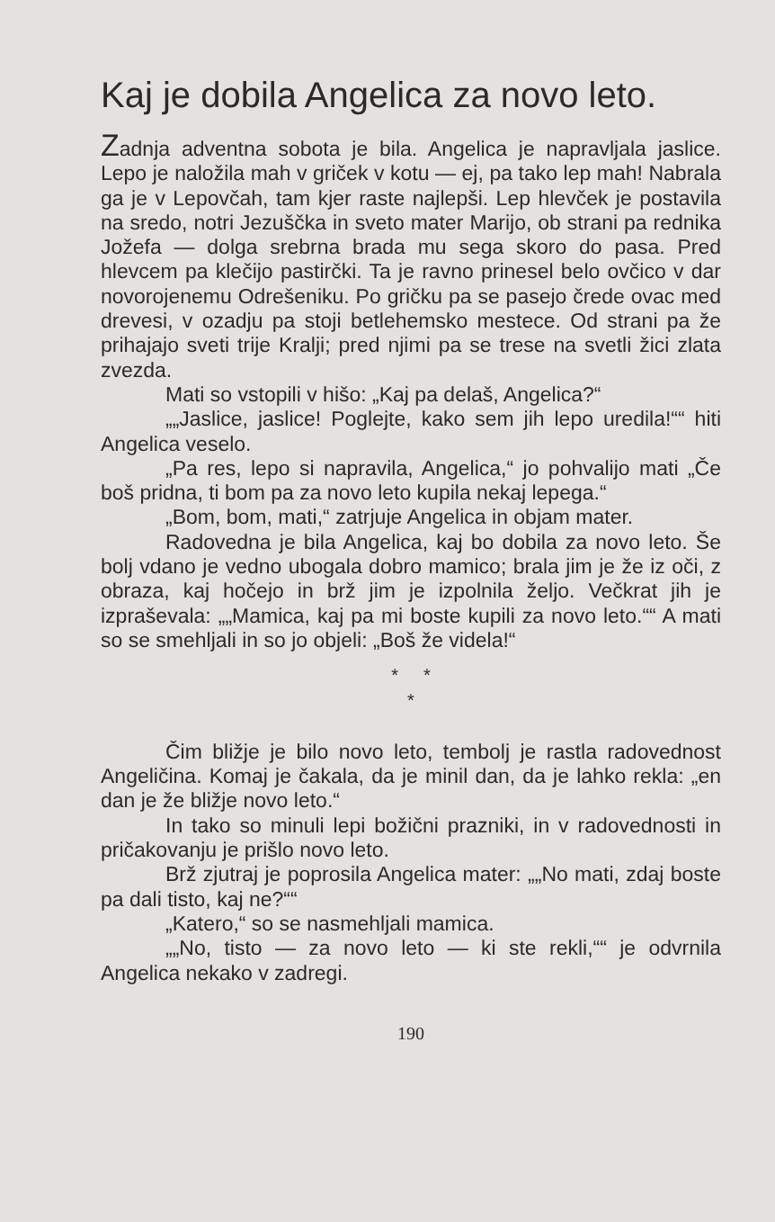Kaj je dobila Angelica za novo leto.
Zadnja adventna sobota je bila. Angelica je napravljala jaslice. Lepo je naložila mah v griček v kotu — ej, pa tako lep mah! Nabrala ga je v Lepovčah, tam kjer raste najlepši. Lep hlevček je postavila na sredo, notri Jezuščka in sveto mater Marijo, ob strani pa rednika Jožefa — dolga srebrna brada mu sega skoro do pasa. Pred hlevcem pa klečijo pastirčki. Ta je ravno prinesel belo ovčico v dar novorojenemu Odrešeniku. Po gričku pa se pasejo črede ovac med drevesi, v ozadju pa stoji betlehemsko mestece. Od strani pa že prihajajo sveti trije Kralji; pred njimi pa se trese na svetli žici zlata zvezda.
Mati so vstopili v hišo: „Kaj pa delaš, Angelica?“
„„Jaslice, jaslice! Poglejte, kako sem jih lepo uredila!““ hiti Angelica veselo.
„Pa res, lepo si napravila, Angelica,“ jo pohvalijo mati „Če boš pridna, ti bom pa za novo leto kupila nekaj lepega.“
„Bom, bom, mati,“ zatrjuje Angelica in objam mater.
Radovedna je bila Angelica, kaj bo dobila za novo leto. Še bolj vdano je vedno ubogala dobro mamico; brala jim je že iz oči, z obraza, kaj hočejo in brž jim je izpolnila željo. Večkrat jih je izpraševala: „„Mamica, kaj pa mi boste kupili za novo leto.““ A mati so se smehljali in so jo objeli: „Boš že videla!“
* *
*
Čim bližje je bilo novo leto, tembolj je rastla radovednost Angeličina. Komaj je čakala, da je minil dan, da je lahko rekla: „en dan je že bližje novo leto.“
In tako so minuli lepi božični prazniki, in v radovednosti in pričakovanju je prišlo novo leto.
Brž zjutraj je poprosila Angelica mater: „„No mati, zdaj boste pa dali tisto, kaj ne?““
„Katero,“ so se nasmehljali mamica.
„„No, tisto — za novo leto — ki ste rekli,““ je odvrnila Angelica nekako v zadregi.
190